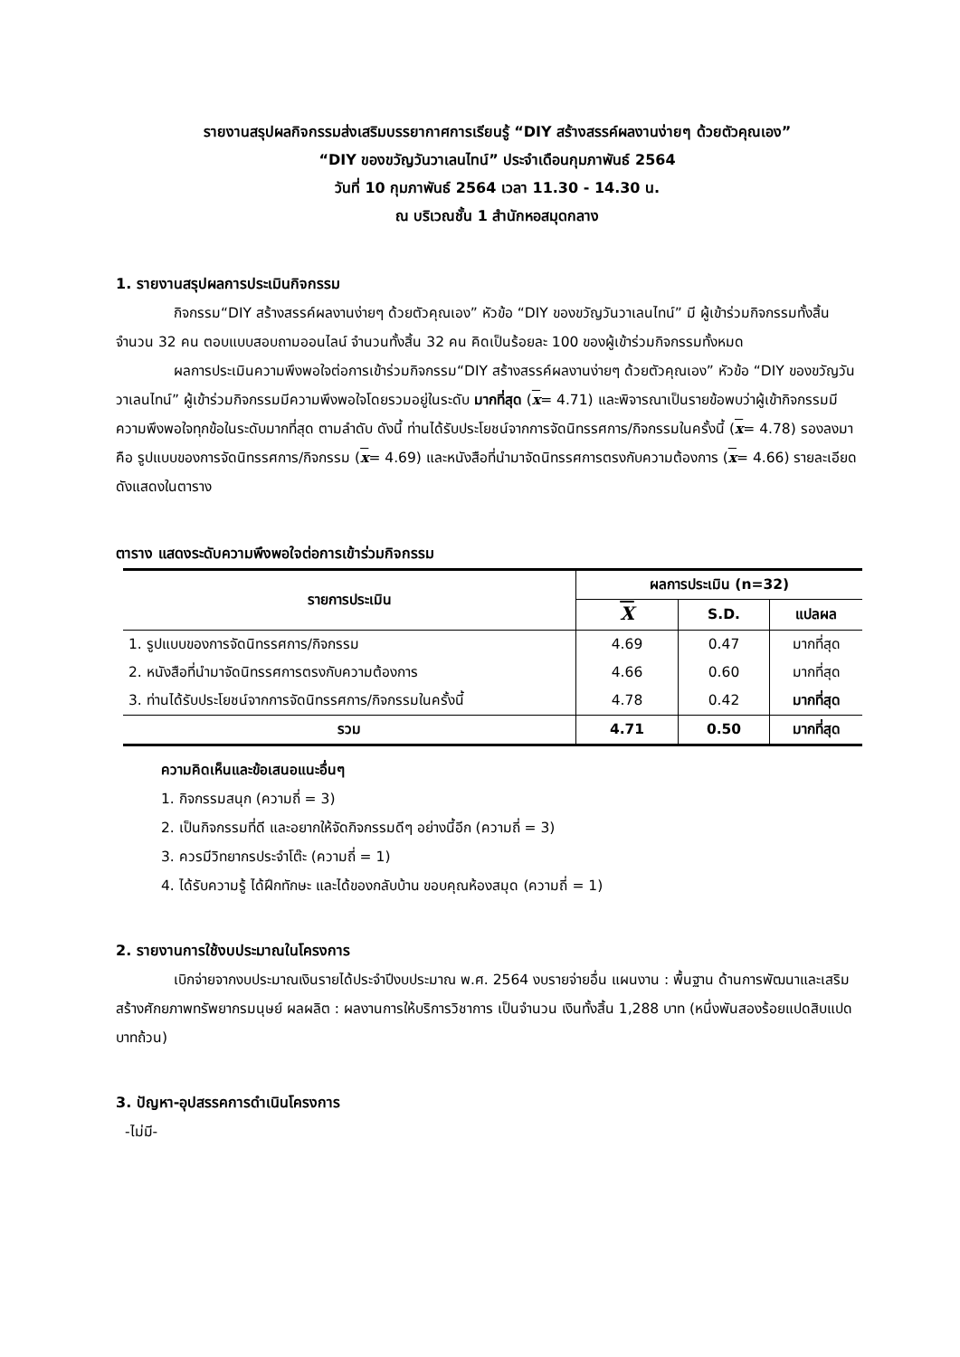รายงานสรุปผลกิจกรรมส่งเสริมบรรยากาศการเรียนรู้ “DIY สร้างสรรค์ผลงานง่ายๆ ด้วยตัวคุณเอง”
“DIY ของขวัญวันวาเลนไทน์” ประจำเดือนกุมภาพันธ์ 2564
วันที่ 10 กุมภาพันธ์ 2564 เวลา 11.30 - 14.30 น.
ณ บริเวณชั้น 1 สำนักหอสมุดกลาง
1. รายงานสรุปผลการประเมินกิจกรรม
กิจกรรม“DIY สร้างสรรค์ผลงานง่ายๆ ด้วยตัวคุณเอง” หัวข้อ “DIY ของขวัญวันวาเลนไทน์” มี ผู้เข้าร่วมกิจกรรมทั้งสิ้น จำนวน 32 คน ตอบแบบสอบถามออนไลน์ จำนวนทั้งสิ้น 32 คน คิดเป็นร้อยละ 100 ของผู้เข้าร่วมกิจกรรมทั้งหมด
ผลการประเมินความพึงพอใจต่อการเข้าร่วมกิจกรรม“DIY สร้างสรรค์ผลงานง่ายๆ ด้วยตัวคุณเอง” หัวข้อ “DIY ของขวัญวันวาเลนไทน์” ผู้เข้าร่วมกิจกรรมมีความพึงพอใจโดยรวมอยู่ในระดับ มากที่สุด (x= 4.71) และพิจารณาเป็นรายข้อพบว่าผู้เข้ากิจกรรมมีความพึงพอใจทุกข้อในระดับมากที่สุด ตามลำดับ ดังนี้ ท่านได้รับประโยชน์จากการจัดนิทรรศการ/กิจกรรมในครั้งนี้ (x= 4.78) รองลงมาคือ รูปแบบของการจัดนิทรรศการ/กิจกรรม (x= 4.69) และหนังสือที่นำมาจัดนิทรรศการตรงกับความต้องการ (x= 4.66) รายละเอียดดังแสดงในตาราง
ตาราง แสดงระดับความพึงพอใจต่อการเข้าร่วมกิจกรรม
| รายการประเมิน | ผลการประเมิน (n=32) | | |
| --- | --- | --- | --- |
| | X | S.D. | แปลผล |
| 1. รูปแบบของการจัดนิทรรศการ/กิจกรรม | 4.69 | 0.47 | มากที่สุด |
| 2. หนังสือที่นำมาจัดนิทรรศการตรงกับความต้องการ | 4.66 | 0.60 | มากที่สุด |
| 3. ท่านได้รับประโยชน์จากการจัดนิทรรศการ/กิจกรรมในครั้งนี้ | 4.78 | 0.42 | มากที่สุด |
| รวม | 4.71 | 0.50 | มากที่สุด |
ความคิดเห็นและข้อเสนอแนะอื่นๆ
1. กิจกรรมสนุก (ความถี่ = 3)
2. เป็นกิจกรรมที่ดี และอยากให้จัดกิจกรรมดีๆ อย่างนี้อีก (ความถี่ = 3)
3. ควรมีวิทยากรประจำโต๊ะ (ความถี่ = 1)
4. ได้รับความรู้ ได้ฝึกทักษะ และได้ของกลับบ้าน ขอบคุณห้องสมุด (ความถี่ = 1)
2. รายงานการใช้งบประมาณในโครงการ
เบิกจ่ายจากงบประมาณเงินรายได้ประจำปีงบประมาณ พ.ศ. 2564 งบรายจ่ายอื่น แผนงาน : พื้นฐาน ด้านการพัฒนาและเสริมสร้างศักยภาพทรัพยากรมนุษย์ ผลผลิต : ผลงานการให้บริการวิชาการ เป็นจำนวน เงินทั้งสิ้น 1,288 บาท (หนึ่งพันสองร้อยแปดสิบแปดบาทถ้วน)
3. ปัญหา-อุปสรรคการดำเนินโครงการ
-ไม่มี-